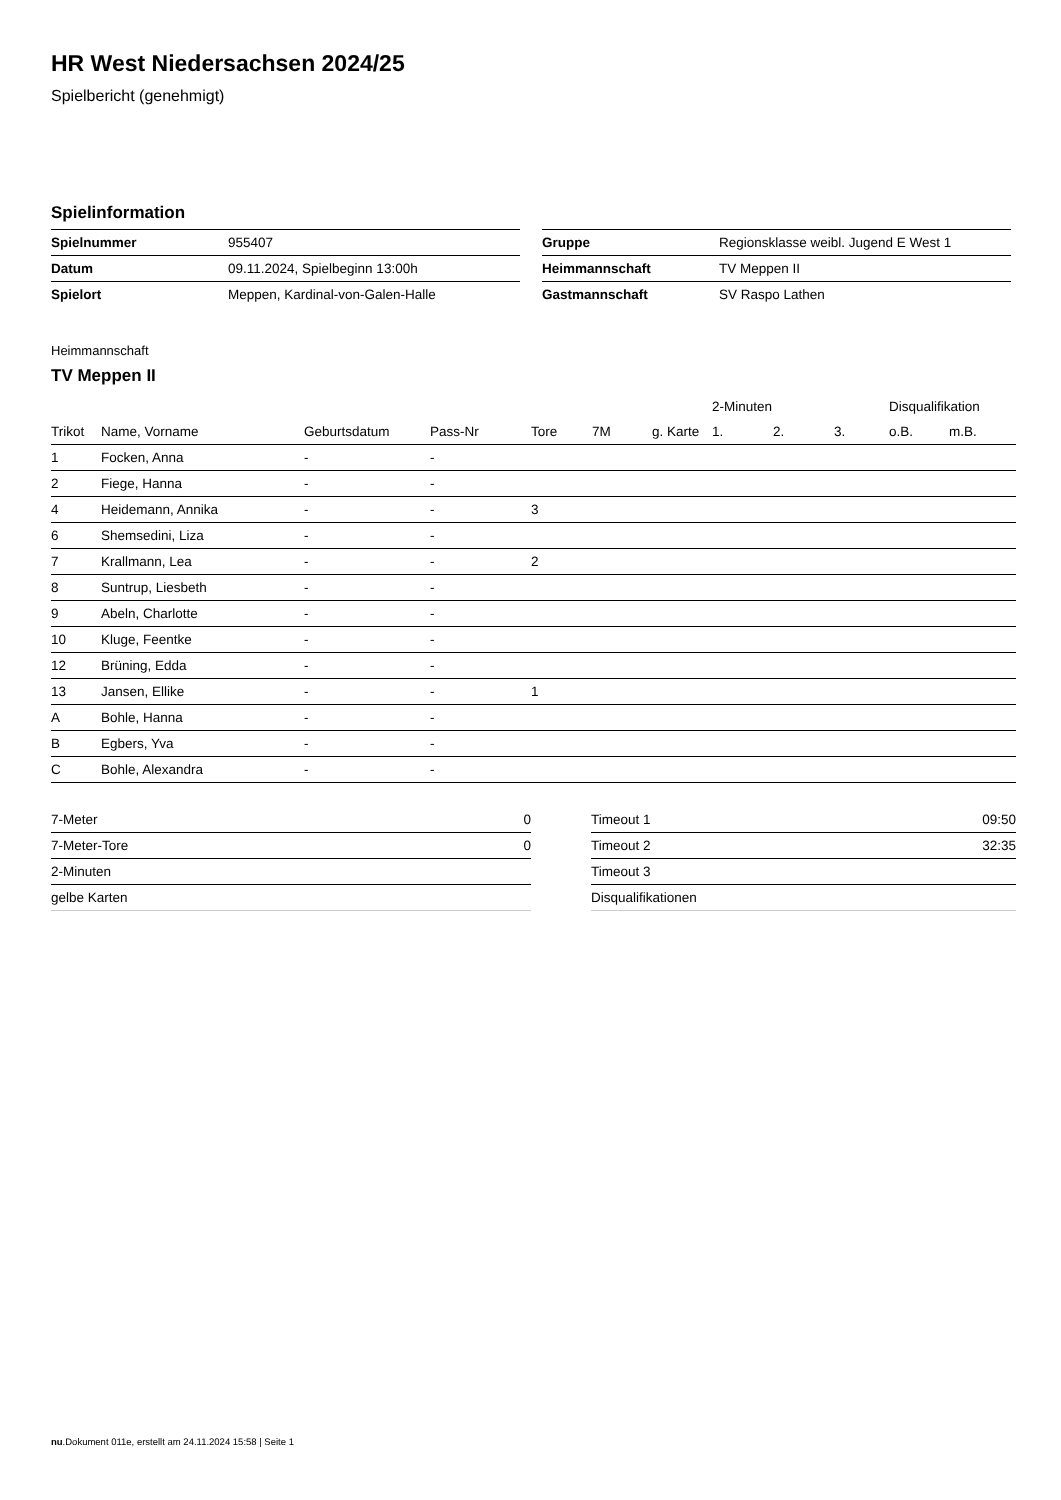HR West Niedersachsen 2024/25
Spielbericht (genehmigt)
Spielinformation
| Spielnummer | 955407 |
| Datum | 09.11.2024, Spielbeginn 13:00h |
| Spielort | Meppen, Kardinal-von-Galen-Halle |
| Gruppe | Regionsklasse weibl. Jugend E West 1 |
| Heimmannschaft | TV Meppen II |
| Gastmannschaft | SV Raspo Lathen |
Heimmannschaft
TV Meppen II
| | | | | | | | 2-Minuten | | | Disqualifikation | |
| --- | --- | --- | --- | --- | --- | --- | --- | --- | --- | --- | --- |
| Trikot | Name, Vorname | Geburtsdatum | Pass-Nr | Tore | 7M | g. Karte | 1. | 2. | 3. | o.B. | m.B. |
| 1 | Focken, Anna | - | - | | | | | | | | |
| 2 | Fiege, Hanna | - | - | | | | | | | | |
| 4 | Heidemann, Annika | - | - | 3 | | | | | | | |
| 6 | Shemsedini, Liza | - | - | | | | | | | | |
| 7 | Krallmann, Lea | - | - | 2 | | | | | | | |
| 8 | Suntrup, Liesbeth | - | - | | | | | | | | |
| 9 | Abeln, Charlotte | - | - | | | | | | | | |
| 10 | Kluge, Feentke | - | - | | | | | | | | |
| 12 | Brüning, Edda | - | - | | | | | | | | |
| 13 | Jansen, Ellike | - | - | 1 | | | | | | | |
| A | Bohle, Hanna | - | - | | | | | | | | |
| B | Egbers, Yva | - | - | | | | | | | | |
| C | Bohle, Alexandra | - | - | | | | | | | | |
| 7-Meter | 0 |
| 7-Meter-Tore | 0 |
| 2-Minuten | |
| gelbe Karten | |
| Timeout 1 | 09:50 |
| Timeout 2 | 32:35 |
| Timeout 3 | |
| Disqualifikationen | |
nu.Dokument 011e, erstellt am 24.11.2024 15:58 | Seite 1